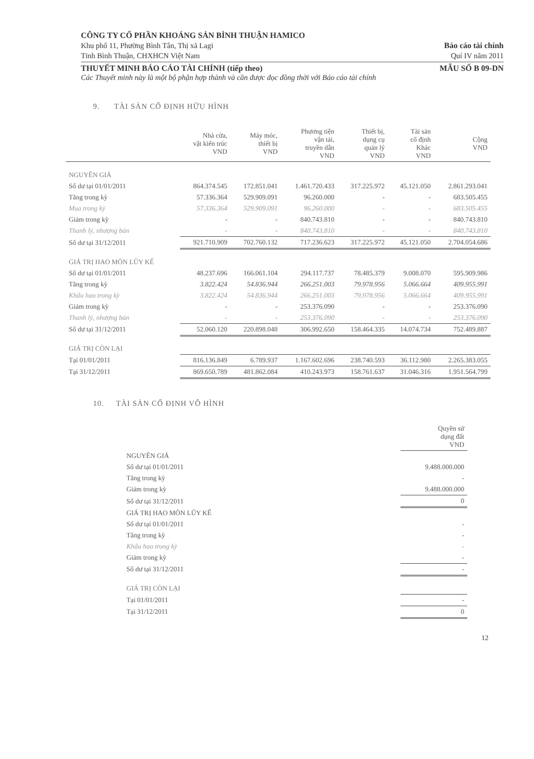CÔNG TY CỔ PHẦN KHOÁNG SẢN BÌNH THUẬN HAMICO
Khu phố 11, Phường Bình Tân, Thị xã Lagi
Tỉnh Bình Thuận, CHXHCN Việt Nam
Báo cáo tài chính
Quí IV năm 2011
THUYẾT MINH BÁO CÁO TÀI CHÍNH (tiếp theo) MẪU SỐ B 09-DN
Các Thuyết minh này là một bộ phận hợp thành và cần được đọc đồng thời với Báo cáo tài chính
9. TÀI SẢN CỐ ĐỊNH HỮU HÌNH
| | Nhà cửa, vật kiến trúc VND | Máy móc, thiết bị VND | Phương tiện vận tải, truyền dẫn VND | Thiết bị, dụng cụ quản lý VND | Tài sản cố định Khác VND | Cộng VND |
| --- | --- | --- | --- | --- | --- | --- |
| NGUYÊN GIÁ | | | | | | |
| Số dư tại 01/01/2011 | 864.374.545 | 172.851.041 | 1.461.720.433 | 317.225.972 | 45.121.050 | 2.861.293.041 |
| Tăng trong kỳ | 57.336.364 | 529.909.091 | 96.260.000 | - | - | 683.505.455 |
| Mua trong kỳ | 57.336.364 | 529.909.091 | 96.260.000 | - | - | 683.505.455 |
| Giảm trong kỳ | - | - | 840.743.810 | - | - | 840.743.810 |
| Thanh lý, nhượng bán | - | - | 840.743.810 | - | - | 840.743.810 |
| Số dư tại 31/12/2011 | 921.710.909 | 702.760.132 | 717.236.623 | 317.225.972 | 45.121.050 | 2.704.054.686 |
| GIÁ TRỊ HAO MÒN LŨY KẾ | | | | | | |
| Số dư tại 01/01/2011 | 48.237.696 | 166.061.104 | 294.117.737 | 78.485.379 | 9.008.070 | 595.909.986 |
| Tăng trong kỳ | 3.822.424 | 54.836.944 | 266.251.003 | 79.978.956 | 5.066.664 | 409.955.991 |
| Khấu hao trong kỳ | 3.822.424 | 54.836.944 | 266.251.003 | 79.978.956 | 5.066.664 | 409.955.991 |
| Giảm trong kỳ | - | - | 253.376.090 | - | - | 253.376.090 |
| Thanh lý, nhượng bán | - | - | 253.376.090 | - | - | 253.376.090 |
| Số dư tại 31/12/2011 | 52.060.120 | 220.898.048 | 306.992.650 | 158.464.335 | 14.074.734 | 752.489.887 |
| GIÁ TRỊ CÒN LẠI | | | | | | |
| Tại 01/01/2011 | 816.136.849 | 6.789.937 | 1.167.602.696 | 238.740.593 | 36.112.980 | 2.265.383.055 |
| Tại 31/12/2011 | 869.650.789 | 481.862.084 | 410.243.973 | 158.761.637 | 31.046.316 | 1.951.564.799 |
10. TÀI SẢN CỐ ĐỊNH VÔ HÌNH
| | Quyền sử dụng đất VND |
| --- | --- |
| NGUYÊN GIÁ | |
| Số dư tại 01/01/2011 | 9.488.000.000 |
| Tăng trong kỳ | - |
| Giảm trong kỳ | 9.488.000.000 |
| Số dư tại 31/12/2011 | 0 |
| GIÁ TRỊ HAO MÒN LŨY KẾ | |
| Số dư tại 01/01/2011 | - |
| Tăng trong kỳ | - |
| Khấu hao trong kỳ | - |
| Giảm trong kỳ | - |
| Số dư tại 31/12/2011 | - |
| GIÁ TRỊ CÒN LẠI | |
| Tại 01/01/2011 | - |
| Tại 31/12/2011 | 0 |
12